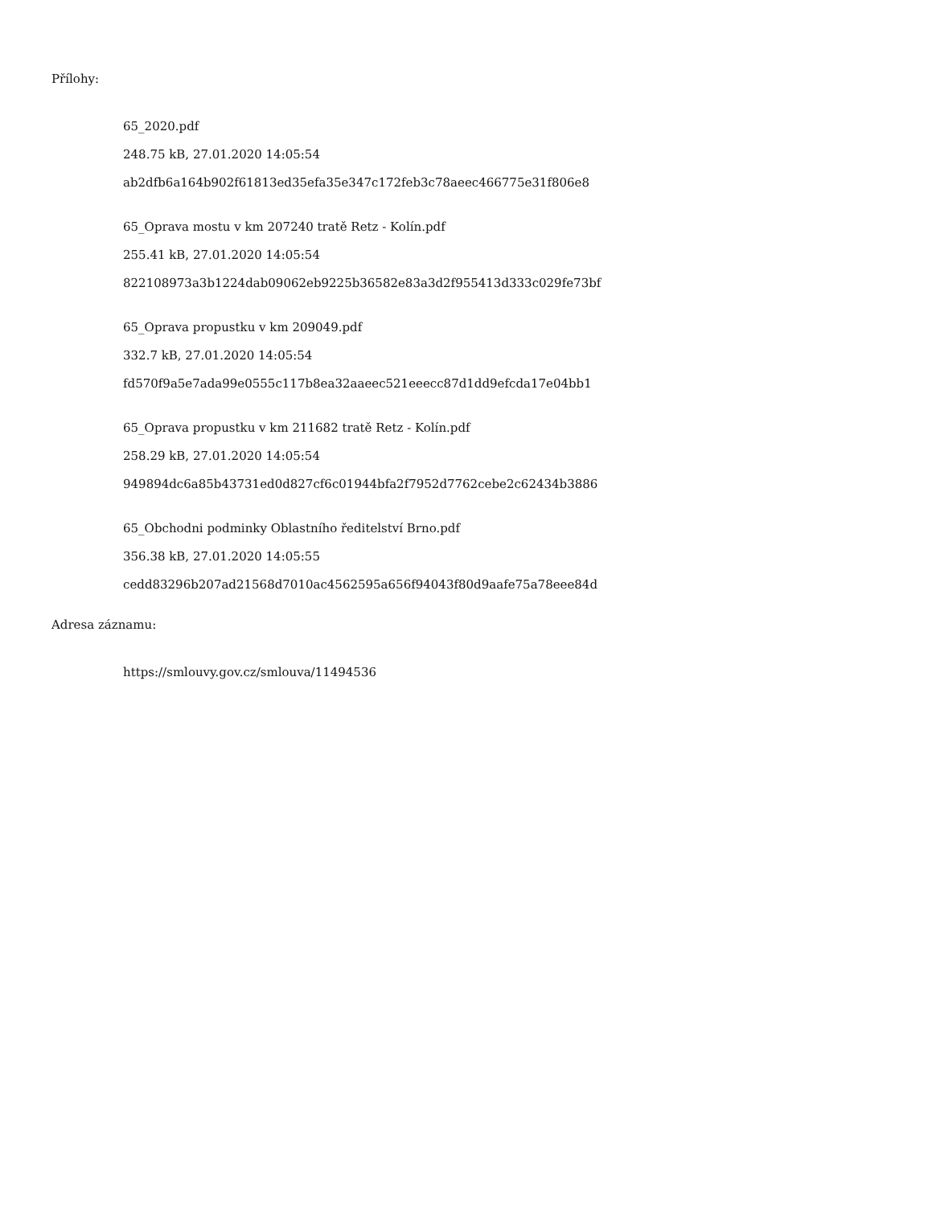Přílohy:
65_2020.pdf
248.75 kB, 27.01.2020 14:05:54
ab2dfb6a164b902f61813ed35efa35e347c172feb3c78aeec466775e31f806e8
65_Oprava mostu v km 207240 tratě Retz - Kolín.pdf
255.41 kB, 27.01.2020 14:05:54
822108973a3b1224dab09062eb9225b36582e83a3d2f955413d333c029fe73bf
65_Oprava propustku v km 209049.pdf
332.7 kB, 27.01.2020 14:05:54
fd570f9a5e7ada99e0555c117b8ea32aaeec521eeecc87d1dd9efcda17e04bb1
65_Oprava propustku v km 211682 tratě Retz - Kolín.pdf
258.29 kB, 27.01.2020 14:05:54
949894dc6a85b43731ed0d827cf6c01944bfa2f7952d7762cebe2c62434b3886
65_Obchodni podminky Oblastního ředitelství Brno.pdf
356.38 kB, 27.01.2020 14:05:55
cedd83296b207ad21568d7010ac4562595a656f94043f80d9aafe75a78eee84d
Adresa záznamu:
https://smlouvy.gov.cz/smlouva/11494536